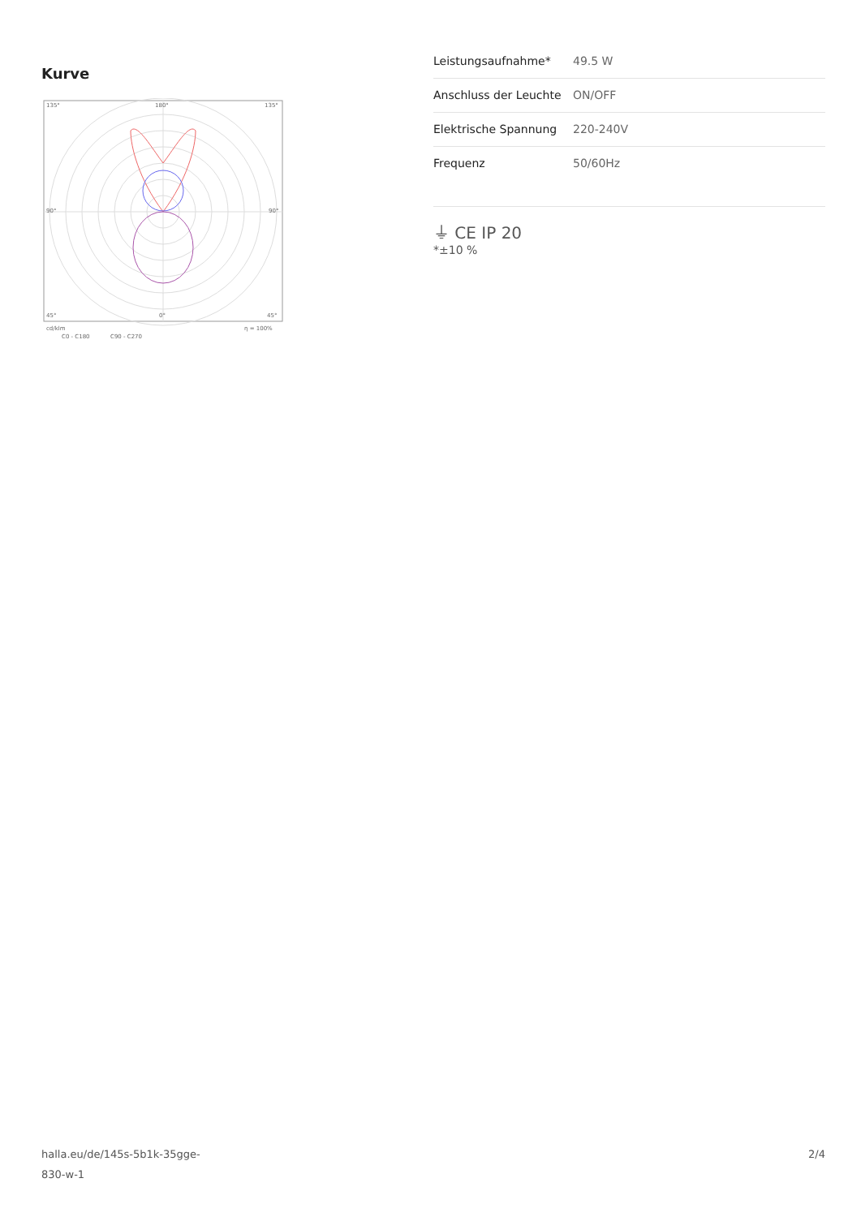Kurve
135°
180°
135°
90°
90°
45°
0°
45°
cd/klm
η = 100%
C0 - C180
C90 - C270
| Leistungsaufnahme* | 49.5 W |
| Anschluss der Leuchte | ON/OFF |
| Elektrische Spannung | 220-240V |
| Frequenz | 50/60Hz |
⏚ CE IP 20
*±10 %
halla.eu/de/145s-5b1k-35gge-
830-w-1
2/4